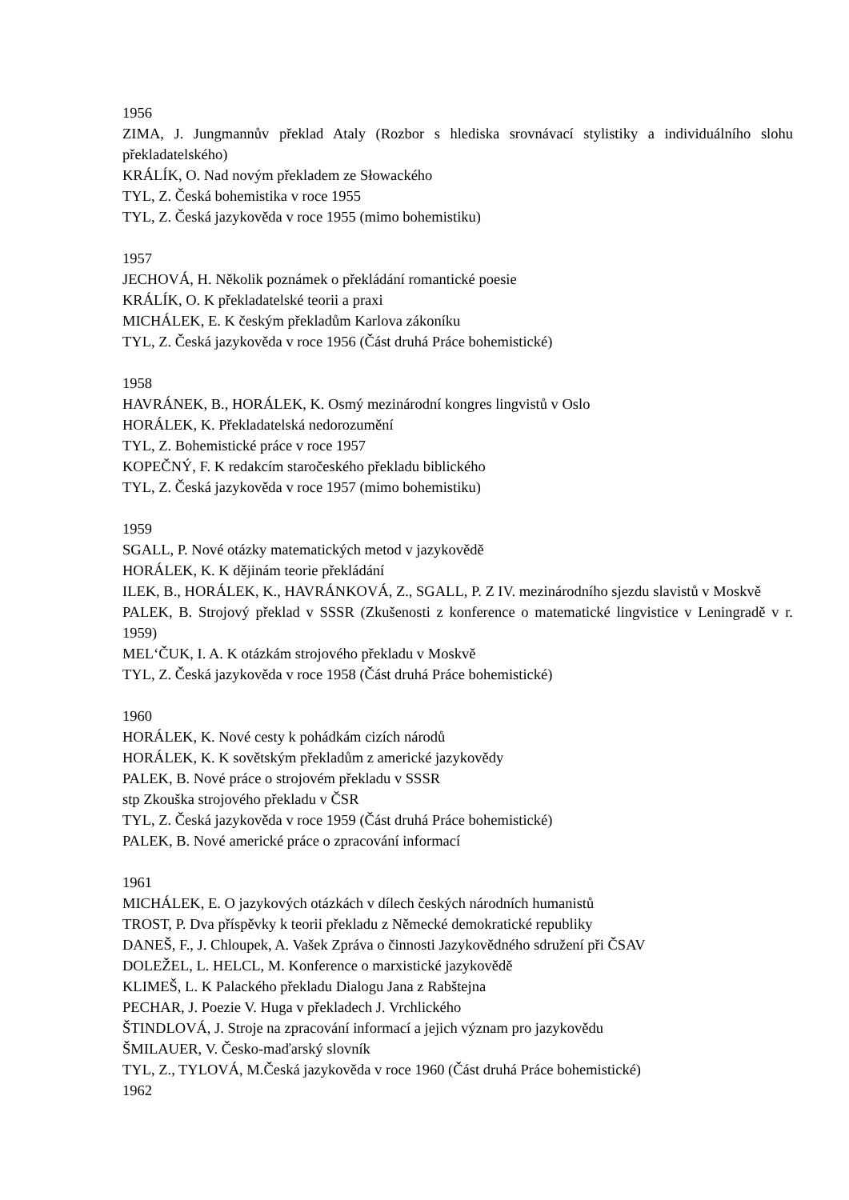1956
ZIMA, J. Jungmannův překlad Ataly (Rozbor s hlediska srovnávací stylistiky a individuálního slohu překladatelského)
KRÁLÍK, O. Nad novým překladem ze Słowackého
TYL, Z. Česká bohemistika v roce 1955
TYL, Z. Česká jazykověda v roce 1955 (mimo bohemistiku)
1957
JECHOVÁ, H. Několik poznámek o překládání romantické poesie
KRÁLÍK, O. K překladatelské teorii a praxi
MICHÁLEK, E. K českým překladům Karlova zákoníku
TYL, Z. Česká jazykověda v roce 1956 (Část druhá Práce bohemistické)
1958
HAVRÁNEK, B., HORÁLEK, K. Osmý mezinárodní kongres lingvistů v Oslo
HORÁLEK, K. Překladatelská nedorozumění
TYL, Z. Bohemistické práce v roce 1957
KOPEČNÝ, F. K redakcím staročeského překladu biblického
TYL, Z. Česká jazykověda v roce 1957 (mimo bohemistiku)
1959
SGALL, P. Nové otázky matematických metod v jazykovědě
HORÁLEK, K. K dějinám teorie překládání
ILEK, B., HORÁLEK, K., HAVRÁNKOVÁ, Z., SGALL, P. Z IV. mezinárodního sjezdu slavistů v Moskvě
PALEK, B. Strojový překlad v SSSR (Zkušenosti z konference o matematické lingvistice v Leningradě v r. 1959)
MEL‘ČUK, I. A. K otázkám strojového překladu v Moskvě
TYL, Z. Česká jazykověda v roce 1958 (Část druhá Práce bohemistické)
1960
HORÁLEK, K. Nové cesty k pohádkám cizích národů
HORÁLEK, K. K sovětským překladům z americké jazykovědy
PALEK, B. Nové práce o strojovém překladu v SSSR
stp Zkouška strojového překladu v ČSR
TYL, Z. Česká jazykověda v roce 1959 (Část druhá Práce bohemistické)
PALEK, B. Nové americké práce o zpracování informací
1961
MICHÁLEK, E. O jazykových otázkách v dílech českých národních humanistů
TROST, P. Dva příspěvky k teorii překladu z Německé demokratické republiky
DANEŠ, F., J. Chloupek, A. Vašek Zpráva o činnosti Jazykovědného sdružení při ČSAV
DOLEŽEL, L. HELCL, M. Konference o marxistické jazykovědě
KLIMEŠ, L. K Palackého překladu Dialogu Jana z Rabštejna
PECHAR, J. Poezie V. Huga v překladech J. Vrchlického
ŠTINDLOVÁ, J. Stroje na zpracování informací a jejich význam pro jazykovědu
ŠMILAUER, V. Česko-maďarský slovník
TYL, Z., TYLOVÁ, M.Česká jazykověda v roce 1960 (Část druhá Práce bohemistické)
1962